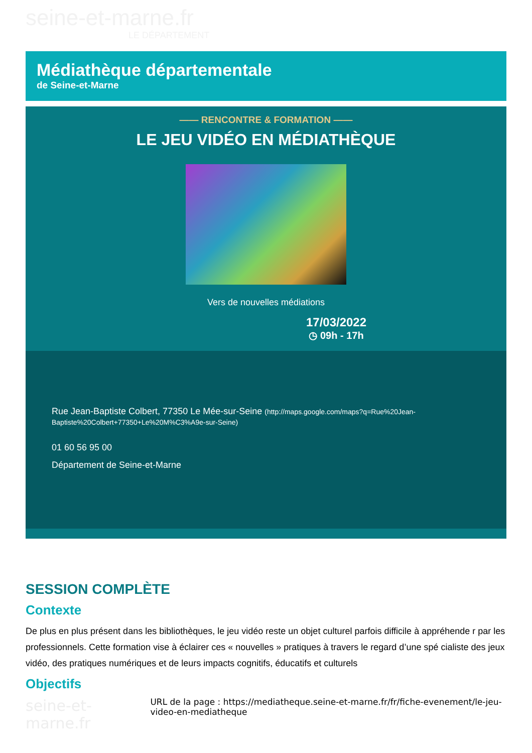seine-et-marne.fr
LE DÉPARTEMENT
Médiathèque départementale
de Seine-et-Marne
—— RENCONTRE & FORMATION ——
LE JEU VIDÉO EN MÉDIATHÈQUE
Vers de nouvelles médiations
17/03/2022
◷ 09h - 17h
Rue Jean-Baptiste Colbert, 77350 Le Mée-sur-Seine (http://maps.google.com/maps?q=Rue%20Jean-Baptiste%20Colbert+77350+Le%20M%C3%A9e-sur-Seine)
01 60 56 95 00
Département de Seine-et-Marne
SESSION COMPLÈTE
Contexte
De plus en plus présent dans les bibliothèques, le jeu vidéo reste un objet culturel parfois difficile à appréhende r par les professionnels. Cette formation vise à éclairer ces « nouvelles » pratiques à travers le regard d’une spé cialiste des jeux vidéo, des pratiques numériques et de leurs impacts cognitifs, éducatifs et culturels
Objectifs
seine-et-marne.fr
URL de la page : https://mediatheque.seine-et-marne.fr/fr/fiche-evenement/le-jeu-video-en-mediatheque